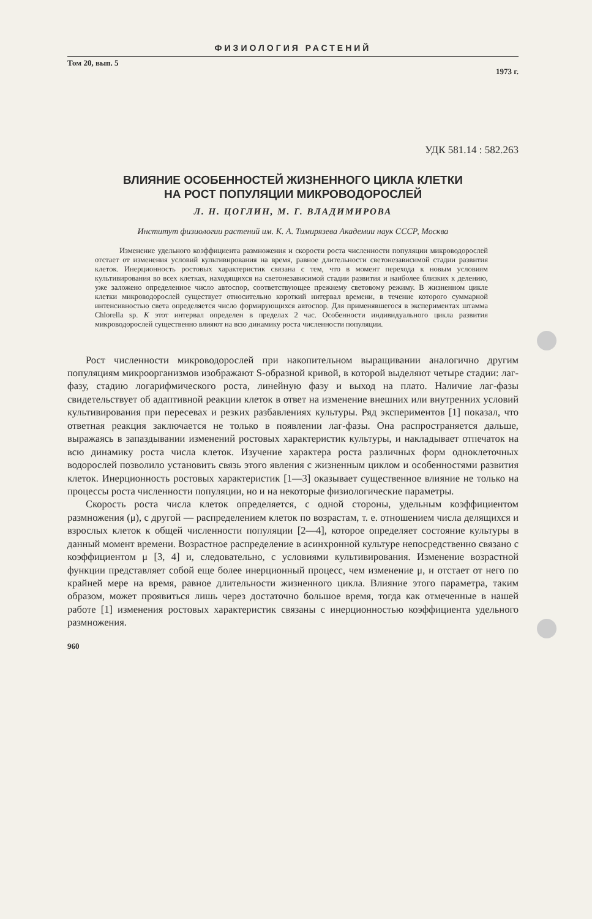ФИЗИОЛОГИЯ РАСТЕНИЙ
Том 20, вып. 5 1973 г.
УДК 581.14 : 582.263
ВЛИЯНИЕ ОСОБЕННОСТЕЙ ЖИЗНЕННОГО ЦИКЛА КЛЕТКИ
НА РОСТ ПОПУЛЯЦИИ МИКРОВОДОРОСЛЕЙ
Л. Н. ЦОГЛИН, М. Г. ВЛАДИМИРОВА
Институт физиологии растений им. К. А. Тимирязева Академии наук СССР, Москва
Изменение удельного коэффициента размножения и скорости роста численности популяции микроводорослей отстает от изменения условий культивирования на время, равное длительности светонезависимой стадии развития клеток. Инерционность ростовых характеристик связана с тем, что в момент перехода к новым условиям культивирования во всех клетках, находящихся на светонезависимой стадии развития и наиболее близких к делению, уже заложено определенное число автоспор, соответствующее прежнему световому режиму. В жизненном цикле клетки микроводорослей существует относительно короткий интервал времени, в течение которого суммарной интенсивностью света определяется число формирующихся автоспор. Для применявшегося в экспериментах штамма Chlorella sp. K этот интервал определен в пределах 2 час. Особенности индивидуального цикла развития микроводорослей существенно влияют на всю динамику роста численности популяции.
Рост численности микроводорослей при накопительном выращивании аналогично другим популяциям микроорганизмов изображают S-образной кривой, в которой выделяют четыре стадии: лаг-фазу, стадию логарифмического роста, линейную фазу и выход на плато. Наличие лаг-фазы свидетельствует об адаптивной реакции клеток в ответ на изменение внешних или внутренних условий культивирования при пересевах и резких разбавлениях культуры. Ряд экспериментов [1] показал, что ответная реакция заключается не только в появлении лаг-фазы. Она распространяется дальше, выражаясь в запаздывании изменений ростовых характеристик культуры, и накладывает отпечаток на всю динамику роста числа клеток. Изучение характера роста различных форм одноклеточных водорослей позволило установить связь этого явления с жизненным циклом и особенностями развития клеток. Инерционность ростовых характеристик [1—3] оказывает существенное влияние не только на процессы роста численности популяции, но и на некоторые физиологические параметры.
Скорость роста числа клеток определяется, с одной стороны, удельным коэффициентом размножения (μ), с другой — распределением клеток по возрастам, т. е. отношением числа делящихся и взрослых клеток к общей численности популяции [2—4], которое определяет состояние культуры в данный момент времени. Возрастное распределение в асинхронной культуре непосредственно связано с коэффициентом μ [3, 4] и, следовательно, с условиями культивирования. Изменение возрастной функции представляет собой еще более инерционный процесс, чем изменение μ, и отстает от него по крайней мере на время, равное длительности жизненного цикла. Влияние этого параметра, таким образом, может проявиться лишь через достаточно большое время, тогда как отмеченные в нашей работе [1] изменения ростовых характеристик связаны с инерционностью коэффициента удельного размножения.
960